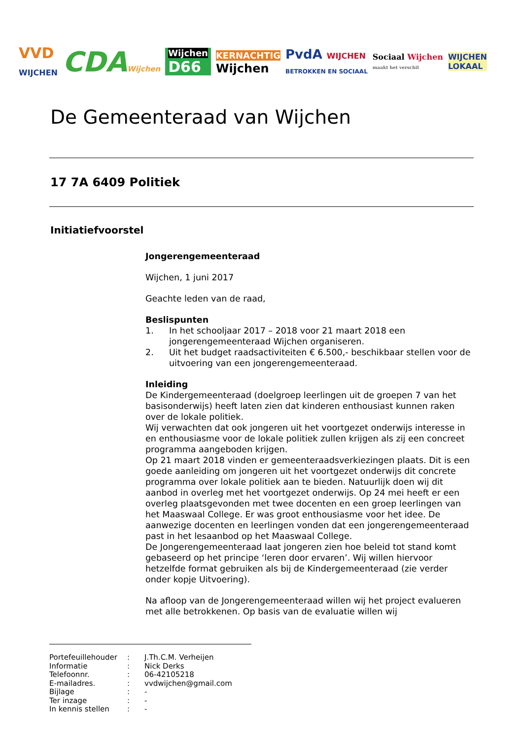VVD
WIJCHEN
CDAWijchen
Wijchen
D66
KERNACHTIG
Wijchen
PvdA WIJCHEN
BETROKKEN EN SOCIAAL
Sociaal Wijchen
maakt het verschil
WIJCHEN
LOKAAL
De Gemeenteraad van Wijchen
17 7A 6409 Politiek
Initiatiefvoorstel
Jongerengemeenteraad
Wijchen, 1 juni 2017
Geachte leden van de raad,
Beslispunten
1. In het schooljaar 2017 – 2018 voor 21 maart 2018 een jongerengemeenteraad Wijchen organiseren.
2. Uit het budget raadsactiviteiten € 6.500,- beschikbaar stellen voor de uitvoering van een jongerengemeenteraad.
Inleiding
De Kindergemeenteraad (doelgroep leerlingen uit de groepen 7 van het basisonderwijs) heeft laten zien dat kinderen enthousiast kunnen raken over de lokale politiek.
Wij verwachten dat ook jongeren uit het voortgezet onderwijs interesse in en enthousiasme voor de lokale politiek zullen krijgen als zij een concreet programma aangeboden krijgen.
Op 21 maart 2018 vinden er gemeenteraadsverkiezingen plaats. Dit is een goede aanleiding om jongeren uit het voortgezet onderwijs dit concrete programma over lokale politiek aan te bieden. Natuurlijk doen wij dit aanbod in overleg met het voortgezet onderwijs. Op 24 mei heeft er een overleg plaatsgevonden met twee docenten en een groep leerlingen van het Maaswaal College. Er was groot enthousiasme voor het idee. De aanwezige docenten en leerlingen vonden dat een jongerengemeenteraad past in het lesaanbod op het Maaswaal College.
De Jongerengemeenteraad laat jongeren zien hoe beleid tot stand komt gebaseerd op het principe ‘leren door ervaren’. Wij willen hiervoor hetzelfde format gebruiken als bij de Kindergemeenteraad (zie verder onder kopje Uitvoering).
Na afloop van de Jongerengemeenteraad willen wij het project evalueren met alle betrokkenen. Op basis van de evaluatie willen wij
| Portefeuillehouder | : | J.Th.C.M. Verheijen |
| Informatie | : | Nick Derks |
| Telefoonnr. | : | 06-42105218 |
| E-mailadres. | : | vvdwijchen@gmail.com |
| Bijlage | : | - |
| Ter inzage | : | - |
| In kennis stellen | : | - |